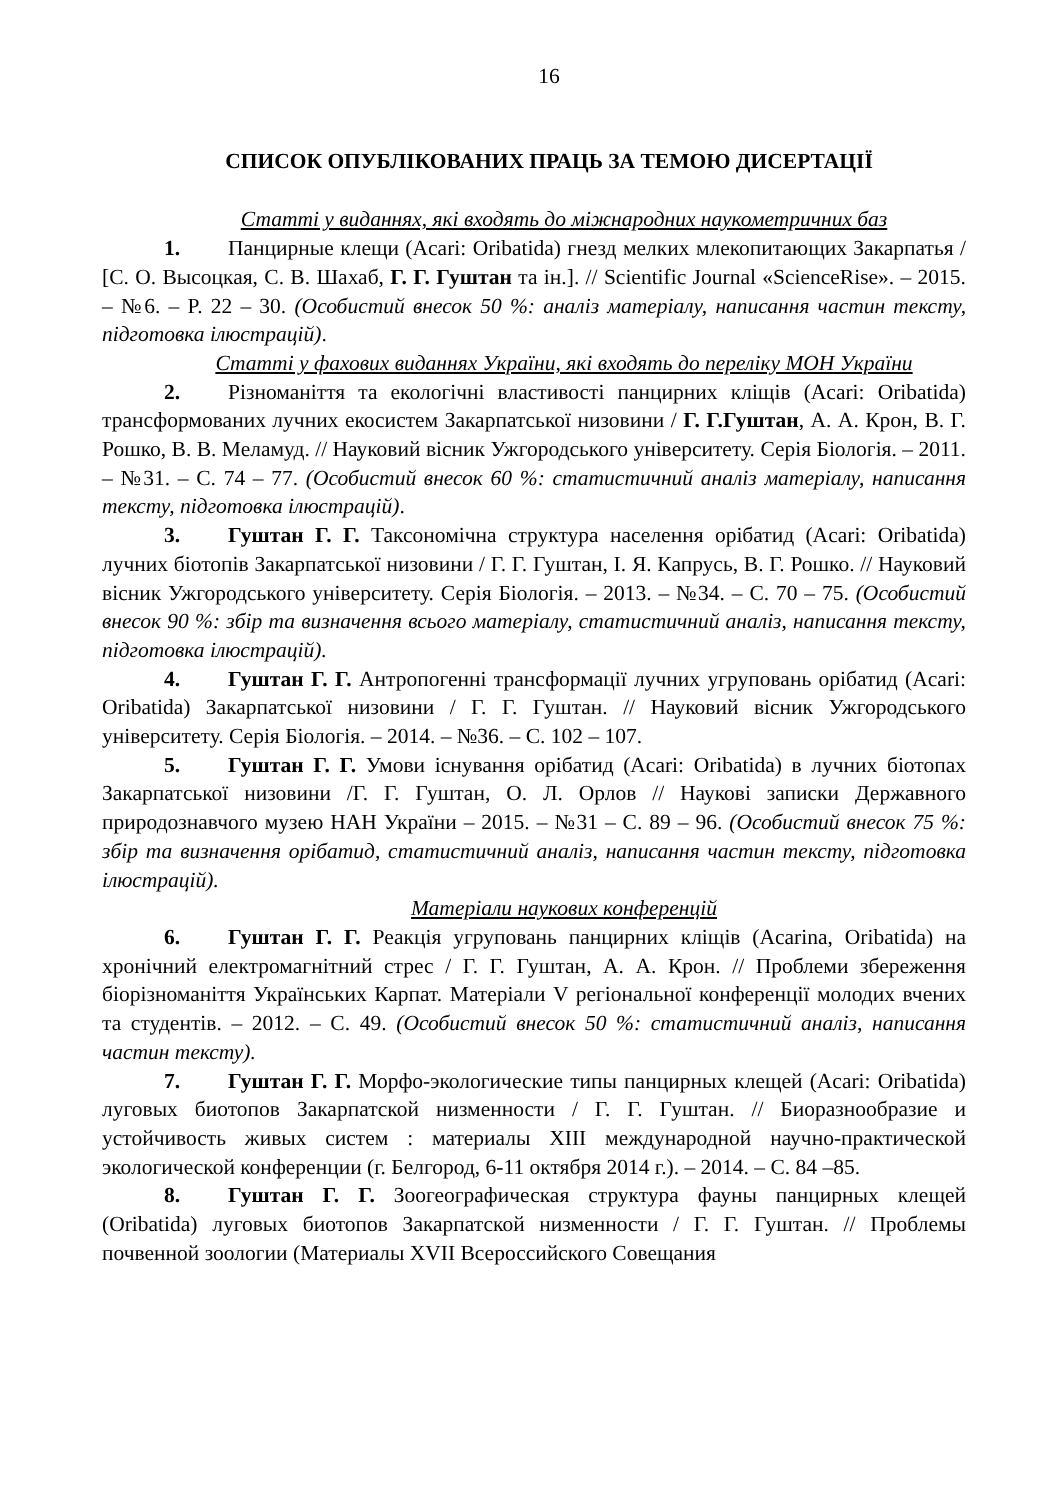16
СПИСОК ОПУБЛІКОВАНИХ ПРАЦЬ ЗА ТЕМОЮ ДИСЕРТАЦІЇ
Статті у виданнях, які входять до міжнародних наукометричних баз
1. Панцирные клещи (Acari: Oribatida) гнезд мелких млекопитающих Закарпатья / [С. О. Высоцкая, С. В. Шахаб, Г. Г. Гуштан та ін.]. // Scientific Journal «ScienceRise». – 2015. – №6. – P. 22 – 30. (Особистий внесок 50 %: аналіз матеріалу, написання частин тексту, підготовка ілюстрацій).
Статті у фахових виданнях України, які входять до переліку МОН України
2. Різноманіття та екологічні властивості панцирних кліщів (Acari: Oribatida) трансформованих лучних екосистем Закарпатської низовини / Г. Г.Гуштан, А. А. Крон, В. Г. Рошко, В. В. Меламуд. // Науковий вісник Ужгородського університету. Серія Біологія. – 2011. – №31. – С. 74 – 77. (Особистий внесок 60 %: статистичний аналіз матеріалу, написання тексту, підготовка ілюстрацій).
3. Гуштан Г. Г. Таксономічна структура населення орібатид (Acari: Oribatida) лучних біотопів Закарпатської низовини / Г. Г. Гуштан, І. Я. Капрусь, В. Г. Рошко. // Науковий вісник Ужгородського університету. Серія Біологія. – 2013. – №34. – С. 70 – 75. (Особистий внесок 90 %: збір та визначення всього матеріалу, статистичний аналіз, написання тексту, підготовка ілюстрацій).
4. Гуштан Г. Г. Антропогенні трансформації лучних угруповань орібатид (Acari: Oribatida) Закарпатської низовини / Г. Г. Гуштан. // Науковий вісник Ужгородського університету. Серія Біологія. – 2014. – №36. – С. 102 – 107.
5. Гуштан Г. Г. Умови існування орібатид (Acari: Oribatida) в лучних біотопах Закарпатської низовини /Г. Г. Гуштан, О. Л. Орлов // Наукові записки Державного природознавчого музею НАН України – 2015. – №31 – С. 89 – 96. (Особистий внесок 75 %: збір та визначення орібатид, статистичний аналіз, написання частин тексту, підготовка ілюстрацій).
Матеріали наукових конференцій
6. Гуштан Г. Г. Реакція угруповань панцирних кліщів (Acarina, Oribatida) на хронічний електромагнітний стрес / Г. Г. Гуштан, А. А. Крон. // Проблеми збереження біорізноманіття Українських Карпат. Матеріали V регіональної конференції молодих вчених та студентів. – 2012. – С. 49. (Особистий внесок 50 %: статистичний аналіз, написання частин тексту).
7. Гуштан Г. Г. Морфо-экологические типы панцирных клещей (Acari: Oribatida) луговых биотопов Закарпатской низменности / Г. Г. Гуштан. // Биоразнообразие и устойчивость живых систем : материалы XIII международной научно-практической экологической конференции (г. Белгород, 6-11 октября 2014 г.). – 2014. – С. 84 –85.
8. Гуштан Г. Г. Зоогеографическая структура фауны панцирных клещей (Oribatida) луговых биотопов Закарпатской низменности / Г. Г. Гуштан. // Проблемы почвенной зоологии (Материалы XVII Всероссийского Совещания